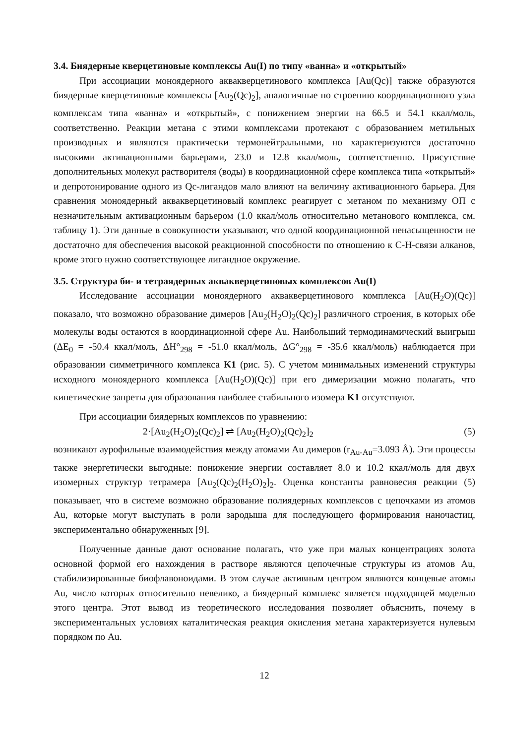3.4. Биядерные кверцетиновые комплексы Au(I) по типу «ванна» и «открытый»
При ассоциации моноядерного аквакверцетинового комплекса [Au(Qc)] также образуются биядерные кверцетиновые комплексы [Au<sub>2</sub>(Qc)<sub>2</sub>], аналогичные по строению координационного узла комплексам типа «ванна» и «открытый», с понижением энергии на 66.5 и 54.1 ккал/моль, соответственно. Реакции метана с этими комплексами протекают с образованием метильных производных и являются практически термонейтральными, но характеризуются достаточно высокими активационными барьерами, 23.0 и 12.8 ккал/моль, соответственно. Присутствие дополнительных молекул растворителя (воды) в координационной сфере комплекса типа «открытый» и депротонирование одного из Qc-лигандов мало влияют на величину активационного барьера. Для сравнения моноядерный аквакверцетиновый комплекс реагирует с метаном по механизму ОП с незначительным активационным барьером (1.0 ккал/моль относительно метанового комплекса, см. таблицу 1). Эти данные в совокупности указывают, что одной координационной ненасыщенности не достаточно для обеспечения высокой реакционной способности по отношению к C-H-связи алканов, кроме этого нужно соответствующее лигандное окружение.
3.5. Структура би- и тетраядерных аквакверцетиновых комплексов Au(I)
Исследование ассоциации моноядерного аквакверцетинового комплекса [Au(H<sub>2</sub>O)(Qc)] показало, что возможно образование димеров [Au<sub>2</sub>(H<sub>2</sub>O)<sub>2</sub>(Qc)<sub>2</sub>] различного строения, в которых обе молекулы воды остаются в координационной сфере Au. Наибольший термодинамический выигрыш (ΔE<sub>0</sub> = -50.4 ккал/моль, ΔH°<sub>298</sub> = -51.0 ккал/моль, ΔG°<sub>298</sub> = -35.6 ккал/моль) наблюдается при образовании симметричного комплекса K1 (рис. 5). С учетом минимальных изменений структуры исходного моноядерного комплекса [Au(H<sub>2</sub>O)(Qc)] при его димеризации можно полагать, что кинетические запреты для образования наиболее стабильного изомера K1 отсутствуют.
При ассоциации биядерных комплексов по уравнению:
2·[Au<sub>2</sub>(H<sub>2</sub>O)<sub>2</sub>(Qc)<sub>2</sub>] ⇌ [Au<sub>2</sub>(H<sub>2</sub>O)<sub>2</sub>(Qc)<sub>2</sub>]<sub>2</sub> (5)
возникают аурофильные взаимодействия между атомами Au димеров (r<sub>Au-Au</sub>=3.093 Å). Эти процессы также энергетически выгодные: понижение энергии составляет 8.0 и 10.2 ккал/моль для двух изомерных структур тетрамера [Au<sub>2</sub>(Qc)<sub>2</sub>(H<sub>2</sub>O)<sub>2</sub>]<sub>2</sub>. Оценка константы равновесия реакции (5) показывает, что в системе возможно образование полиядерных комплексов с цепочками из атомов Au, которые могут выступать в роли зародыша для последующего формирования наночастиц, экспериментально обнаруженных [9].
Полученные данные дают основание полагать, что уже при малых концентрациях золота основной формой его нахождения в растворе являются цепочечные структуры из атомов Au, стабилизированные биофлавоноидами. В этом случае активным центром являются концевые атомы Au, число которых относительно невелико, а биядерный комплекс является подходящей моделью этого центра. Этот вывод из теоретического исследования позволяет объяснить, почему в экспериментальных условиях каталитическая реакция окисления метана характеризуется нулевым порядком по Au.
12